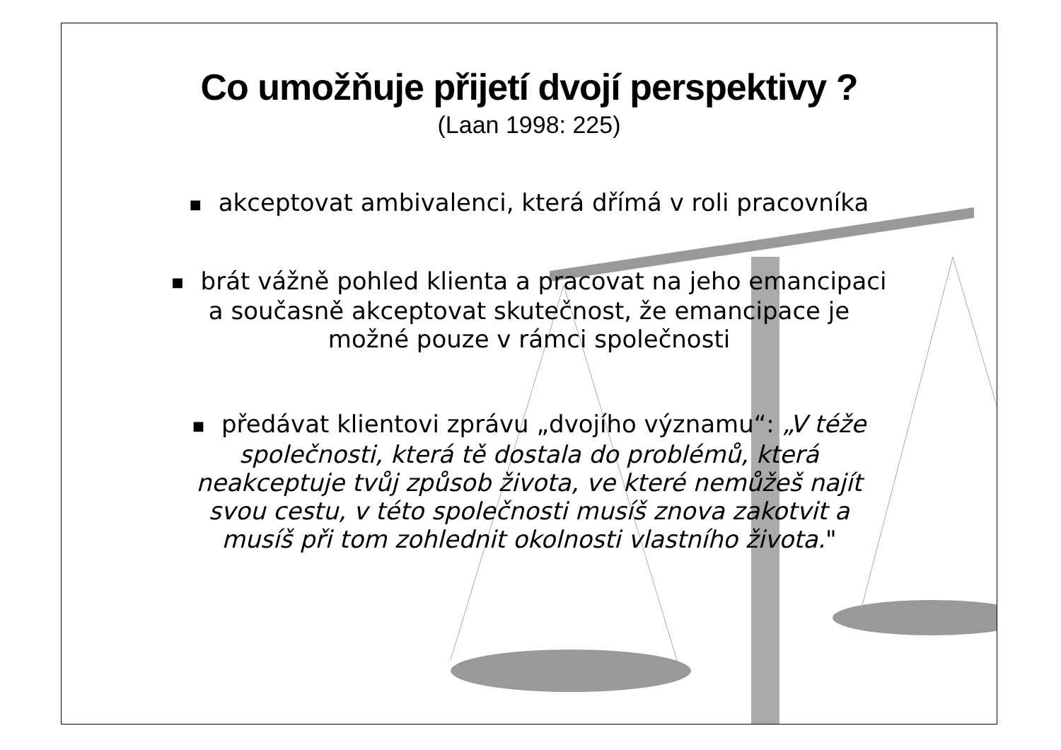Co umožňuje přijetí dvojí perspektivy ?
(Laan 1998: 225)
■ akceptovat ambivalenci, která dřímá v roli pracovníka
■ brát vážně pohled klienta a pracovat na jeho emancipaci
a současně akceptovat skutečnost, že emancipace je
možné pouze v rámci společnosti
■ předávat klientovi zprávu „dvojího významu“: „V téže
společnosti, která tě dostala do problémů, která
neakceptuje tvůj způsob života, ve které nemůžeš najít
svou cestu, v této společnosti musíš znova zakotvit a
musíš při tom zohlednit okolnosti vlastního života."